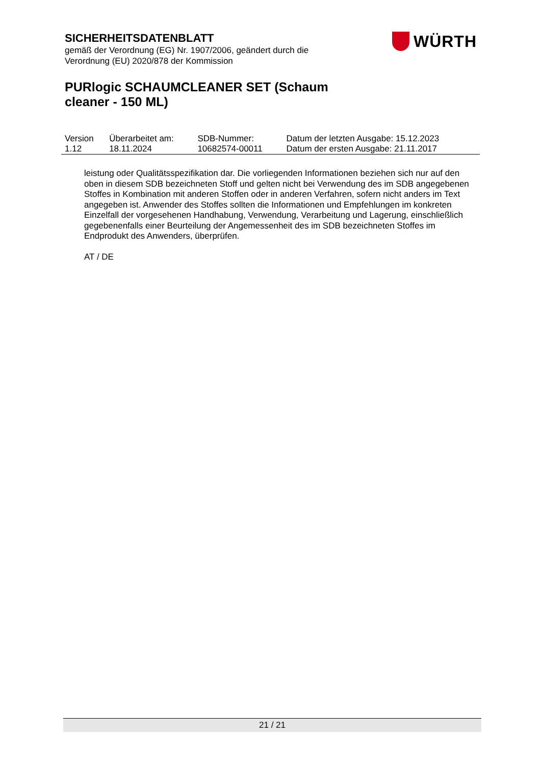SICHERHEITSDATENBLATT
gemäß der Verordnung (EG) Nr. 1907/2006, geändert durch die
Verordnung (EU) 2020/878 der Kommission
WÜRTH
PURlogic SCHAUMCLEANER SET (Schaum cleaner - 150 ML)
| Version 1.12 | Überarbeitet am: 18.11.2024 | SDB-Nummer: 10682574-00011 | Datum der letzten Ausgabe: 15.12.2023 Datum der ersten Ausgabe: 21.11.2017 |
leistung oder Qualitätsspezifikation dar. Die vorliegenden Informationen beziehen sich nur auf den oben in diesem SDB bezeichneten Stoff und gelten nicht bei Verwendung des im SDB angegebenen Stoffes in Kombination mit anderen Stoffen oder in anderen Verfahren, sofern nicht anders im Text angegeben ist. Anwender des Stoffes sollten die Informationen und Empfehlungen im konkreten Einzelfall der vorgesehenen Handhabung, Verwendung, Verarbeitung und Lagerung, einschließlich gegebenenfalls einer Beurteilung der Angemessenheit des im SDB bezeichneten Stoffes im Endprodukt des Anwenders, überprüfen.
AT / DE
21 / 21